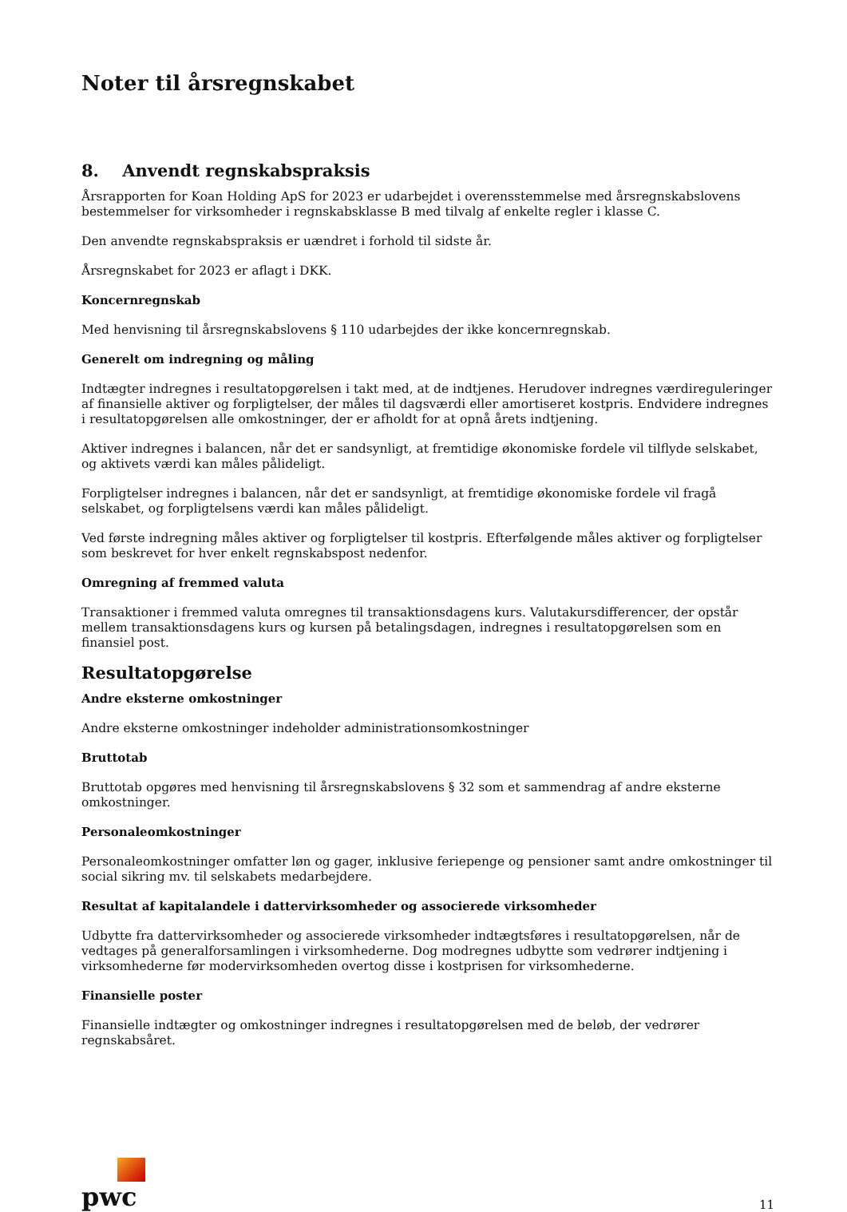Noter til årsregnskabet
8. Anvendt regnskabspraksis
Årsrapporten for Koan Holding ApS for 2023 er udarbejdet i overensstemmelse med årsregnskabslovens bestemmelser for virksomheder i regnskabsklasse B med tilvalg af enkelte regler i klasse C.
Den anvendte regnskabspraksis er uændret i forhold til sidste år.
Årsregnskabet for 2023 er aflagt i DKK.
Koncernregnskab
Med henvisning til årsregnskabslovens § 110 udarbejdes der ikke koncernregnskab.
Generelt om indregning og måling
Indtægter indregnes i resultatopgørelsen i takt med, at de indtjenes. Herudover indregnes værdireguleringer af finansielle aktiver og forpligtelser, der måles til dagsværdi eller amortiseret kostpris. Endvidere indregnes i resultatopgørelsen alle omkostninger, der er afholdt for at opnå årets indtjening.
Aktiver indregnes i balancen, når det er sandsynligt, at fremtidige økonomiske fordele vil tilflyde selskabet, og aktivets værdi kan måles pålideligt.
Forpligtelser indregnes i balancen, når det er sandsynligt, at fremtidige økonomiske fordele vil fragå selskabet, og forpligtelsens værdi kan måles pålideligt.
Ved første indregning måles aktiver og forpligtelser til kostpris. Efterfølgende måles aktiver og forpligtelser som beskrevet for hver enkelt regnskabspost nedenfor.
Omregning af fremmed valuta
Transaktioner i fremmed valuta omregnes til transaktionsdagens kurs. Valutakursdifferencer, der opstår mellem transaktionsdagens kurs og kursen på betalingsdagen, indregnes i resultatopgørelsen som en finansiel post.
Resultatopgørelse
Andre eksterne omkostninger
Andre eksterne omkostninger indeholder administrationsomkostninger
Bruttotab
Bruttotab opgøres med henvisning til årsregnskabslovens § 32 som et sammendrag af andre eksterne omkostninger.
Personaleomkostninger
Personaleomkostninger omfatter løn og gager, inklusive feriepenge og pensioner samt andre omkostninger til social sikring mv. til selskabets medarbejdere.
Resultat af kapitalandele i dattervirksomheder og associerede virksomheder
Udbytte fra dattervirksomheder og associerede virksomheder indtægtsføres i resultatopgørelsen, når de vedtages på generalforsamlingen i virksomhederne. Dog modregnes udbytte som vedrører indtjening i virksomhederne før modervirksomheden overtog disse i kostprisen for virksomhederne.
Finansielle poster
Finansielle indtægter og omkostninger indregnes i resultatopgørelsen med de beløb, der vedrører regnskabsåret.
pwc
11